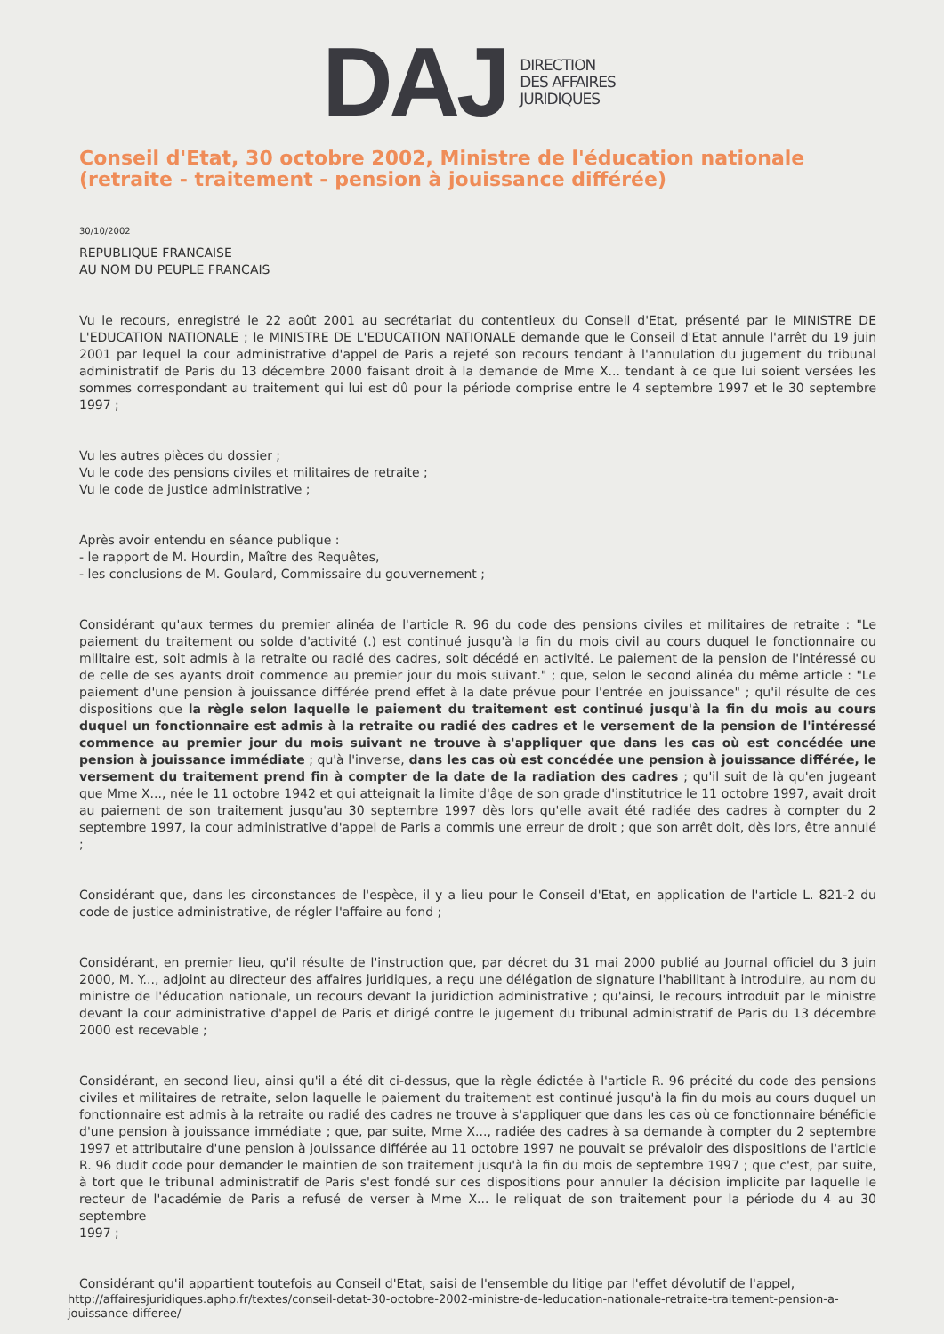DAJ
DIRECTION
DES AFFAIRES
JURIDIQUES
Conseil d'Etat, 30 octobre 2002, Ministre de l'éducation nationale (retraite - traitement - pension à jouissance différée)
30/10/2002
REPUBLIQUE FRANCAISE
AU NOM DU PEUPLE FRANCAIS
Vu le recours, enregistré le 22 août 2001 au secrétariat du contentieux du Conseil d'Etat, présenté par le MINISTRE DE L'EDUCATION NATIONALE ; le MINISTRE DE L'EDUCATION NATIONALE demande que le Conseil d'Etat annule l'arrêt du 19 juin 2001 par lequel la cour administrative d'appel de Paris a rejeté son recours tendant à l'annulation du jugement du tribunal administratif de Paris du 13 décembre 2000 faisant droit à la demande de Mme X... tendant à ce que lui soient versées les sommes correspondant au traitement qui lui est dû pour la période comprise entre le 4 septembre 1997 et le 30 septembre 1997 ;
Vu les autres pièces du dossier ;
Vu le code des pensions civiles et militaires de retraite ;
Vu le code de justice administrative ;
Après avoir entendu en séance publique :
- le rapport de M. Hourdin, Maître des Requêtes,
- les conclusions de M. Goulard, Commissaire du gouvernement ;
Considérant qu'aux termes du premier alinéa de l'article R. 96 du code des pensions civiles et militaires de retraite : "Le paiement du traitement ou solde d'activité (.) est continué jusqu'à la fin du mois civil au cours duquel le fonctionnaire ou militaire est, soit admis à la retraite ou radié des cadres, soit décédé en activité. Le paiement de la pension de l'intéressé ou de celle de ses ayants droit commence au premier jour du mois suivant." ; que, selon le second alinéa du même article : "Le paiement d'une pension à jouissance différée prend effet à la date prévue pour l'entrée en jouissance" ; qu'il résulte de ces dispositions que la règle selon laquelle le paiement du traitement est continué jusqu'à la fin du mois au cours duquel un fonctionnaire est admis à la retraite ou radié des cadres et le versement de la pension de l'intéressé commence au premier jour du mois suivant ne trouve à s'appliquer que dans les cas où est concédée une pension à jouissance immédiate ; qu'à l'inverse, dans les cas où est concédée une pension à jouissance différée, le versement du traitement prend fin à compter de la date de la radiation des cadres ; qu'il suit de là qu'en jugeant que Mme X..., née le 11 octobre 1942 et qui atteignait la limite d'âge de son grade d'institutrice le 11 octobre 1997, avait droit au paiement de son traitement jusqu'au 30 septembre 1997 dès lors qu'elle avait été radiée des cadres à compter du 2 septembre 1997, la cour administrative d'appel de Paris a commis une erreur de droit ; que son arrêt doit, dès lors, être annulé ;
Considérant que, dans les circonstances de l'espèce, il y a lieu pour le Conseil d'Etat, en application de l'article L. 821-2 du code de justice administrative, de régler l'affaire au fond ;
Considérant, en premier lieu, qu'il résulte de l'instruction que, par décret du 31 mai 2000 publié au Journal officiel du 3 juin 2000, M. Y..., adjoint au directeur des affaires juridiques, a reçu une délégation de signature l'habilitant à introduire, au nom du ministre de l'éducation nationale, un recours devant la juridiction administrative ; qu'ainsi, le recours introduit par le ministre devant la cour administrative d'appel de Paris et dirigé contre le jugement du tribunal administratif de Paris du 13 décembre 2000 est recevable ;
Considérant, en second lieu, ainsi qu'il a été dit ci-dessus, que la règle édictée à l'article R. 96 précité du code des pensions civiles et militaires de retraite, selon laquelle le paiement du traitement est continué jusqu'à la fin du mois au cours duquel un fonctionnaire est admis à la retraite ou radié des cadres ne trouve à s'appliquer que dans les cas où ce fonctionnaire bénéficie d'une pension à jouissance immédiate ; que, par suite, Mme X..., radiée des cadres à sa demande à compter du 2 septembre 1997 et attributaire d'une pension à jouissance différée au 11 octobre 1997 ne pouvait se prévaloir des dispositions de l'article R. 96 dudit code pour demander le maintien de son traitement jusqu'à la fin du mois de septembre 1997 ; que c'est, par suite, à tort que le tribunal administratif de Paris s'est fondé sur ces dispositions pour annuler la décision implicite par laquelle le recteur de l'académie de Paris a refusé de verser à Mme X... le reliquat de son traitement pour la période du 4 au 30 septembre
1997 ;
Considérant qu'il appartient toutefois au Conseil d'Etat, saisi de l'ensemble du litige par l'effet dévolutif de l'appel,
http://affairesjuridiques.aphp.fr/textes/conseil-detat-30-octobre-2002-ministre-de-leducation-nationale-retraite-traitement-pension-a-jouissance-differee/